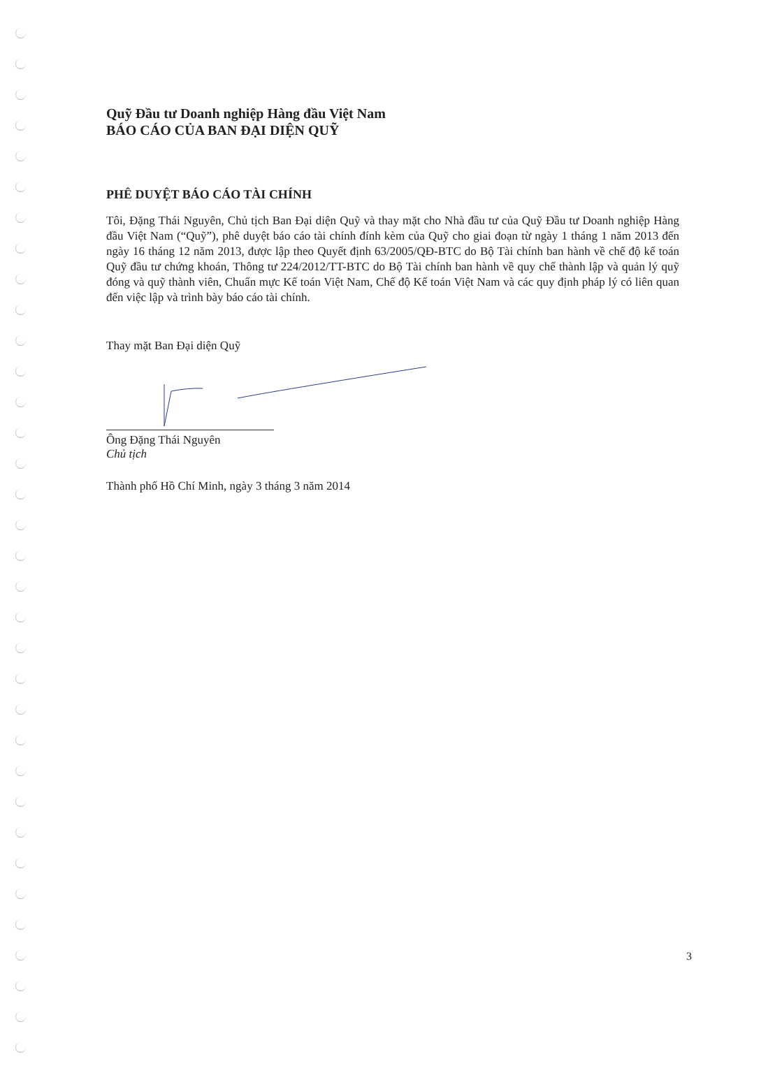Quỹ Đầu tư Doanh nghiệp Hàng đầu Việt Nam
BÁO CÁO CỦA BAN ĐẠI DIỆN QUỸ
PHÊ DUYỆT BÁO CÁO TÀI CHÍNH
Tôi, Đặng Thái Nguyên, Chủ tịch Ban Đại diện Quỹ và thay mặt cho Nhà đầu tư của Quỹ Đầu tư Doanh nghiệp Hàng đầu Việt Nam (“Quỹ”), phê duyệt báo cáo tài chính đính kèm của Quỹ cho giai đoạn từ ngày 1 tháng 1 năm 2013 đến ngày 16 tháng 12 năm 2013, được lập theo Quyết định 63/2005/QĐ-BTC do Bộ Tài chính ban hành về chế độ kế toán Quỹ đầu tư chứng khoán, Thông tư 224/2012/TT-BTC do Bộ Tài chính ban hành về quy chế thành lập và quản lý quỹ đóng và quỹ thành viên, Chuẩn mực Kế toán Việt Nam, Chế độ Kế toán Việt Nam và các quy định pháp lý có liên quan đến việc lập và trình bày báo cáo tài chính.
Thay mặt Ban Đại diện Quỹ
Ông Đặng Thái Nguyên
Chủ tịch
Thành phố Hồ Chí Minh, ngày 3 tháng 3 năm 2014
3